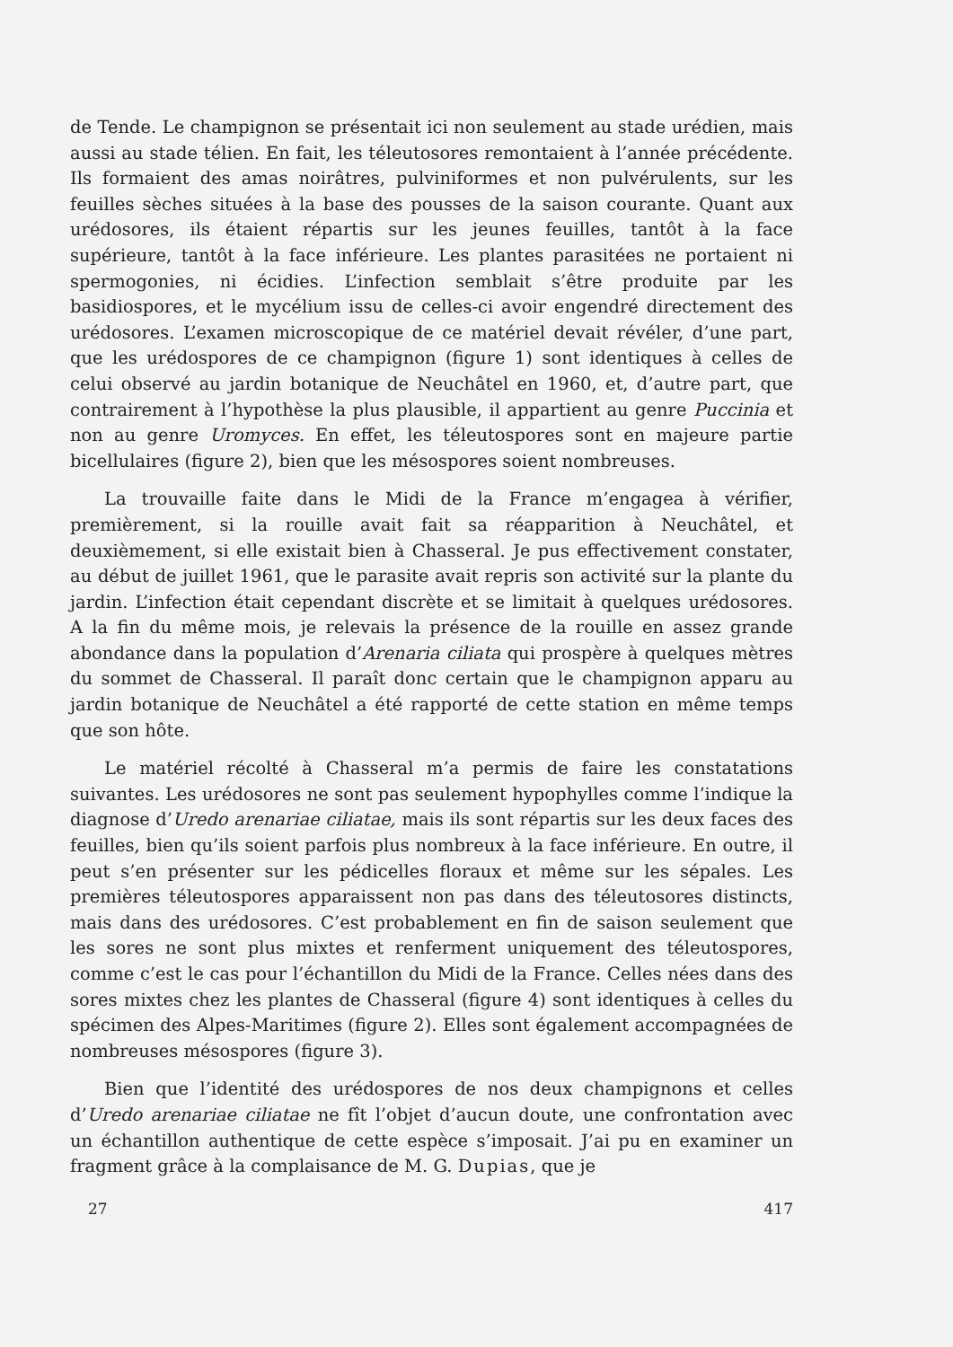de Tende. Le champignon se présentait ici non seulement au stade urédien, mais aussi au stade télien. En fait, les téleutosores remontaient à l’année précédente. Ils formaient des amas noirâtres, pulviniformes et non pulvérulents, sur les feuilles sèches situées à la base des pousses de la saison courante. Quant aux urédosores, ils étaient répartis sur les jeunes feuilles, tantôt à la face supérieure, tantôt à la face inférieure. Les plantes parasitées ne portaient ni spermogonies, ni écidies. L’infection semblait s’être produite par les basidiospores, et le mycélium issu de celles-ci avoir engendré directement des urédosores. L’examen microscopique de ce matériel devait révéler, d’une part, que les urédospores de ce champignon (figure 1) sont identiques à celles de celui observé au jardin botanique de Neuchâtel en 1960, et, d’autre part, que contrairement à l’hypothèse la plus plausible, il appartient au genre Puccinia et non au genre Uromyces. En effet, les téleutospores sont en majeure partie bicellulaires (figure 2), bien que les mésospores soient nombreuses.
La trouvaille faite dans le Midi de la France m’engagea à vérifier, premièrement, si la rouille avait fait sa réapparition à Neuchâtel, et deuxièmement, si elle existait bien à Chasseral. Je pus effectivement constater, au début de juillet 1961, que le parasite avait repris son activité sur la plante du jardin. L’infection était cependant discrète et se limitait à quelques urédosores. A la fin du même mois, je relevais la présence de la rouille en assez grande abondance dans la population d’Arenaria ciliata qui prospère à quelques mètres du sommet de Chasseral. Il paraît donc certain que le champignon apparu au jardin botanique de Neuchâtel a été rapporté de cette station en même temps que son hôte.
Le matériel récolté à Chasseral m’a permis de faire les constatations suivantes. Les urédosores ne sont pas seulement hypophylles comme l’indique la diagnose d’Uredo arenariae ciliatae, mais ils sont répartis sur les deux faces des feuilles, bien qu’ils soient parfois plus nombreux à la face inférieure. En outre, il peut s’en présenter sur les pédicelles floraux et même sur les sépales. Les premières téleutospores apparaissent non pas dans des téleutosores distincts, mais dans des urédosores. C’est probablement en fin de saison seulement que les sores ne sont plus mixtes et renferment uniquement des téleutospores, comme c’est le cas pour l’échantillon du Midi de la France. Celles nées dans des sores mixtes chez les plantes de Chasseral (figure 4) sont identiques à celles du spécimen des Alpes-Maritimes (figure 2). Elles sont également accompagnées de nombreuses mésospores (figure 3).
Bien que l’identité des urédospores de nos deux champignons et celles d’Uredo arenariae ciliatae ne fît l’objet d’aucun doute, une confrontation avec un échantillon authentique de cette espèce s’imposait. J’ai pu en examiner un fragment grâce à la complaisance de M. G. Dupias, que je
27 417